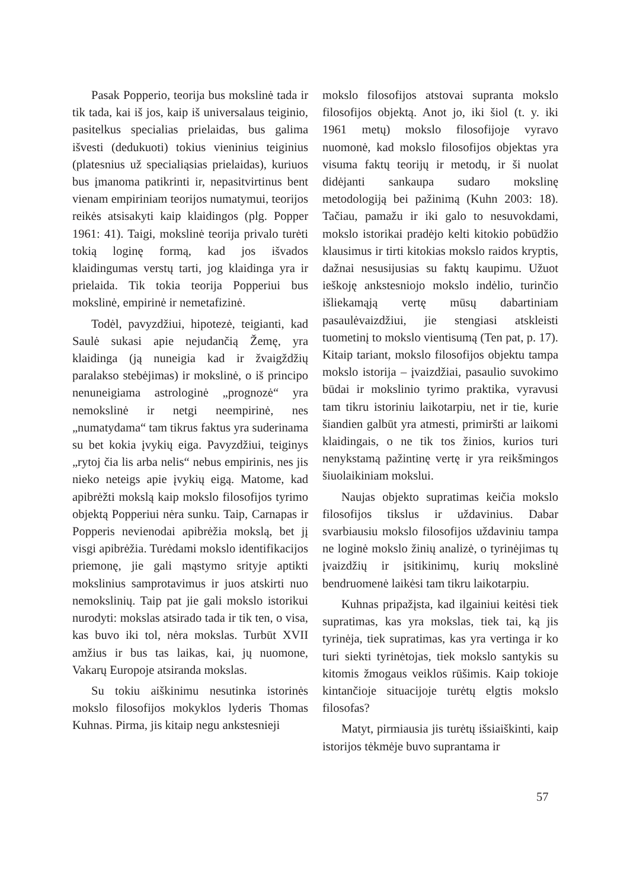Pasak Popperio, teorija bus mokslinė tada ir tik tada, kai iš jos, kaip iš universalaus teiginio, pasitelkus specialias prielaidas, bus galima išvesti (dedukuoti) tokius vieninius teiginius (platesnius už specialiąsias prielaidas), kuriuos bus įmanoma patikrinti ir, nepasitvirtinus bent vienam empiriniam teorijos numatymui, teorijos reikės atsisakyti kaip klaidingos (plg. Popper 1961: 41). Taigi, mokslinė teorija privalo turėti tokią loginę formą, kad jos išvados klaidingumas verstų tarti, jog klaidinga yra ir prielaida. Tik tokia teorija Popperiui bus mokslinė, empirinė ir nemetafizinė.
Todėl, pavyzdžiui, hipotezė, teigianti, kad Saulė sukasi apie nejudančią Žemę, yra klaidinga (ją nuneigia kad ir žvaigždžių paralakso stebėjimas) ir mokslinė, o iš principo nenuneigiama astrologinė „prognozė“ yra nemokslinė ir netgi neempirinė, nes „numatydama“ tam tikrus faktus yra suderinama su bet kokia įvykių eiga. Pavyzdžiui, teiginys „rytoj čia lis arba nelis“ nebus empirinis, nes jis nieko neteigs apie įvykių eigą. Matome, kad apibrėžti mokslą kaip mokslo filosofijos tyrimo objektą Popperiui nėra sunku. Taip, Carnapas ir Popperis nevienodai apibrėžia mokslą, bet jį visgi apibrėžia. Turėdami mokslo identifikacijos priemonę, jie gali mąstymo srityje aptikti mokslinius samprotavimus ir juos atskirti nuo nemokslinių. Taip pat jie gali mokslo istorikui nurodyti: mokslas atsirado tada ir tik ten, o visa, kas buvo iki tol, nėra mokslas. Turbūt XVII amžius ir bus tas laikas, kai, jų nuomone, Vakarų Europoje atsiranda mokslas.
Su tokiu aiškinimu nesutinka istorinės mokslo filosofijos mokyklos lyderis Thomas Kuhnas. Pirma, jis kitaip negu ankstesnieji
mokslo filosofijos atstovai supranta mokslo filosofijos objektą. Anot jo, iki šiol (t. y. iki 1961 metų) mokslo filosofijoje vyravo nuomonė, kad mokslo filosofijos objektas yra visuma faktų teorijų ir metodų, ir ši nuolat didėjanti sankaupa sudaro mokslinę metodologiją bei pažinimą (Kuhn 2003: 18). Tačiau, pamažu ir iki galo to nesuvokdami, mokslo istorikai pradėjo kelti kitokio pobūdžio klausimus ir tirti kitokias mokslo raidos kryptis, dažnai nesusijusias su faktų kaupimu. Užuot ieškoję ankstesniojo mokslo indėlio, turinčio išliekamąją vertę mūsų dabartiniam pasaulėvaizdžiui, jie stengiasi atskleisti tuometinį to mokslo vientisumą (Ten pat, p. 17). Kitaip tariant, mokslo filosofijos objektu tampa mokslo istorija – įvaizdžiai, pasaulio suvokimo būdai ir mokslinio tyrimo praktika, vyravusi tam tikru istoriniu laikotarpiu, net ir tie, kurie šiandien galbūt yra atmesti, primiršti ar laikomi klaidingais, o ne tik tos žinios, kurios turi nenykstamą pažintinę vertę ir yra reikšmingos šiuolaikiniam mokslui.
Naujas objekto supratimas keičia mokslo filosofijos tikslus ir uždavinius. Dabar svarbiausiu mokslo filosofijos uždaviniu tampa ne loginė mokslo žinių analizė, o tyrinėjimas tų įvaizdžių ir įsitikinimų, kurių mokslinė bendruomenė laikėsi tam tikru laikotarpiu.
Kuhnas pripažįsta, kad ilgainiui keitėsi tiek supratimas, kas yra mokslas, tiek tai, ką jis tyrinėja, tiek supratimas, kas yra vertinga ir ko turi siekti tyrinėtojas, tiek mokslo santykis su kitomis žmogaus veiklos rūšimis. Kaip tokioje kintančioje situacijoje turėtų elgtis mokslo filosofas?
Matyt, pirmiausia jis turėtų išsiaiškinti, kaip istorijos tėkmėje buvo suprantama ir
57